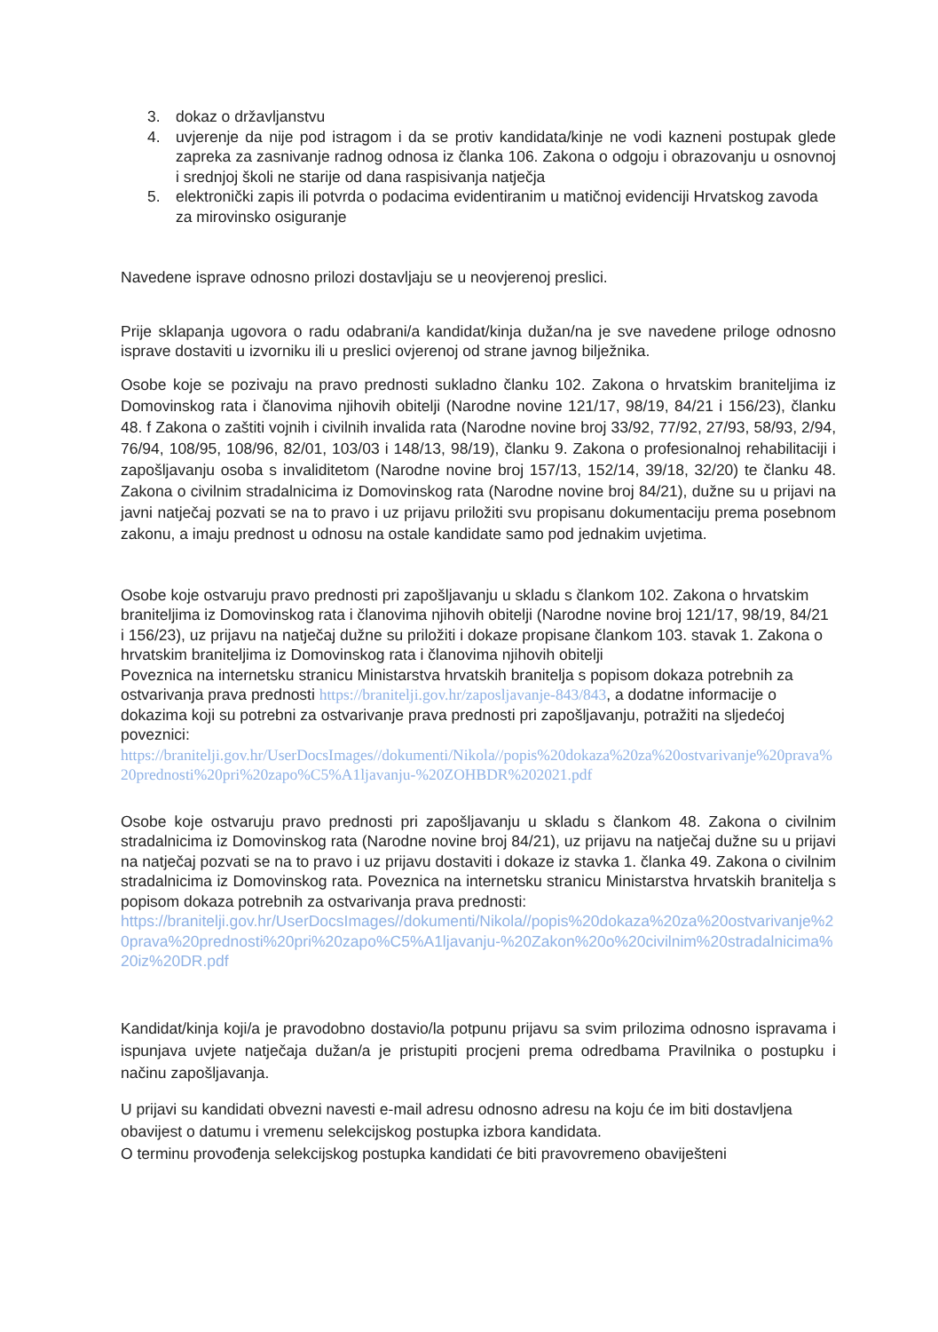3. dokaz o državljanstvu
4. uvjerenje da nije pod istragom i da se protiv kandidata/kinje ne vodi kazneni postupak glede zapreka za zasnivanje radnog odnosa iz članka 106. Zakona o odgoju i obrazovanju u osnovnoj i srednjoj školi ne starije od dana raspisivanja natječja
5. elektronički zapis ili potvrda o podacima evidentiranim u matičnoj evidenciji Hrvatskog zavoda za mirovinsko osiguranje
Navedene isprave odnosno prilozi dostavljaju se u neovjerenoj preslici.
Prije sklapanja ugovora o radu odabrani/a kandidat/kinja dužan/na je sve navedene priloge odnosno isprave dostaviti u izvorniku ili u preslici ovjerenoj od strane javnog bilježnika.
Osobe koje se pozivaju na pravo prednosti sukladno članku 102. Zakona o hrvatskim braniteljima iz Domovinskog rata i članovima njihovih obitelji (Narodne novine 121/17, 98/19, 84/21 i 156/23), članku 48. f Zakona o zaštiti vojnih i civilnih invalida rata (Narodne novine broj 33/92, 77/92, 27/93, 58/93, 2/94, 76/94, 108/95, 108/96, 82/01, 103/03 i 148/13, 98/19), članku 9. Zakona o profesionalnoj rehabilitaciji i zapošljavanju osoba s invaliditetom (Narodne novine broj 157/13, 152/14, 39/18, 32/20) te članku 48. Zakona o civilnim stradalnicima iz Domovinskog rata (Narodne novine broj 84/21), dužne su u prijavi na javni natječaj pozvati se na to pravo i uz prijavu priložiti svu propisanu dokumentaciju prema posebnom zakonu, a imaju prednost u odnosu na ostale kandidate samo pod jednakim uvjetima.
Osobe koje ostvaruju pravo prednosti pri zapošljavanju u skladu s člankom 102. Zakona o hrvatskim braniteljima iz Domovinskog rata i članovima njihovih obitelji (Narodne novine broj 121/17, 98/19, 84/21 i 156/23), uz prijavu na natječaj dužne su priložiti i dokaze propisane člankom 103. stavak 1. Zakona o hrvatskim braniteljima iz Domovinskog rata i članovima njihovih obitelji
Poveznica na internetsku stranicu Ministarstva hrvatskih branitelja s popisom dokaza potrebnih za ostvarivanja prava prednosti https://branitelji.gov.hr/zaposljavanje-843/843, a dodatne informacije o dokazima koji su potrebni za ostvarivanje prava prednosti pri zapošljavanju, potražiti na sljedećoj poveznici:
https://branitelji.gov.hr/UserDocsImages//dokumenti/Nikola//popis%20dokaza%20za%20ostvarivanje%20prava%20prednosti%20pri%20zapo%C5%A1ljavanju-%20ZOHBDR%202021.pdf
Osobe koje ostvaruju pravo prednosti pri zapošljavanju u skladu s člankom 48. Zakona o civilnim stradalnicima iz Domovinskog rata (Narodne novine broj 84/21), uz prijavu na natječaj dužne su u prijavi na natječaj pozvati se na to pravo i uz prijavu dostaviti i dokaze iz stavka 1. članka 49. Zakona o civilnim stradalnicima iz Domovinskog rata. Poveznica na internetsku stranicu Ministarstva hrvatskih branitelja s popisom dokaza potrebnih za ostvarivanja prava prednosti:
https://branitelji.gov.hr/UserDocsImages//dokumenti/Nikola//popis%20dokaza%20za%20ostvarivanje%20prava%20prednosti%20pri%20zapo%C5%A1ljavanju-%20Zakon%20o%20civilnim%20stradalnicima%20iz%20DR.pdf
Kandidat/kinja koji/a je pravodobno dostavio/la potpunu prijavu sa svim prilozima odnosno ispravama i ispunjava uvjete natječaja dužan/a je pristupiti procjeni prema odredbama Pravilnika o postupku i načinu zapošljavanja.
U prijavi su kandidati obvezni navesti e-mail adresu odnosno adresu na koju će im biti dostavljena obavijest o datumu i vremenu selekcijskog postupka izbora kandidata.
O terminu provođenja selekcijskog postupka kandidati će biti pravovremeno obaviješteni